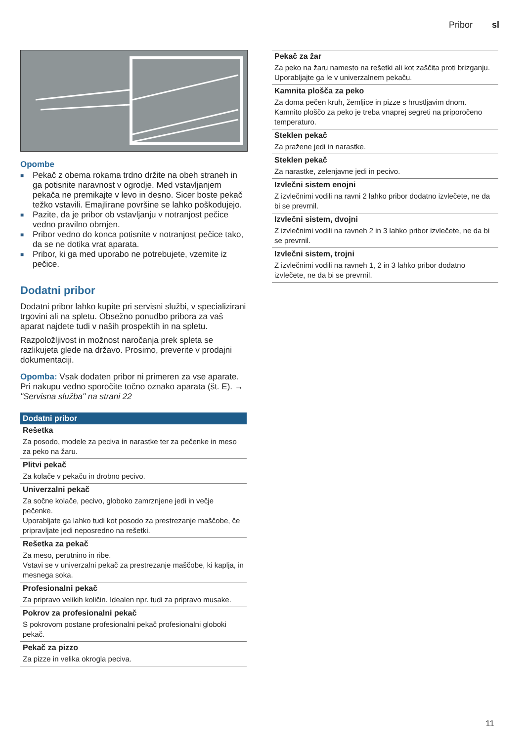Pribor sl
Opombe
■ Pekač z obema rokama trdno držite na obeh straneh in ga potisnite naravnost v ogrodje. Med vstavljanjem pekača ne premikajte v levo in desno. Sicer boste pekač težko vstavili. Emajlirane površine se lahko poškodujejo.
■ Pazite, da je pribor ob vstavljanju v notranjost pečice vedno pravilno obrnjen.
■ Pribor vedno do konca potisnite v notranjost pečice tako, da se ne dotika vrat aparata.
■ Pribor, ki ga med uporabo ne potrebujete, vzemite iz pečice.
Dodatni pribor
Dodatni pribor lahko kupite pri servisni službi, v specializirani trgovini ali na spletu. Obsežno ponudbo pribora za vaš aparat najdete tudi v naših prospektih in na spletu.
Razpoložljivost in možnost naročanja prek spleta se razlikujeta glede na državo. Prosimo, preverite v prodajni dokumentaciji.
Opomba: Vsak dodaten pribor ni primeren za vse aparate. Pri nakupu vedno sporočite točno oznako aparata (št. E). → "Servisna služba" na strani 22
| Dodatni pribor |
| --- |
| Rešetka Za posodo, modele za peciva in narastke ter za pečenke in meso za peko na žaru. |
| Plitvi pekač Za kolače v pekaču in drobno pecivo. |
| Univerzalni pekač Za sočne kolače, pecivo, globoko zamrznjene jedi in večje pečenke. Uporabljate ga lahko tudi kot posodo za prestrezanje maščobe, če pripravljate jedi neposredno na rešetki. |
| Rešetka za pekač Za meso, perutnino in ribe. Vstavi se v univerzalni pekač za prestrezanje maščobe, ki kaplja, in mesnega soka. |
| Profesionalni pekač Za pripravo velikih količin. Idealen npr. tudi za pripravo musake. |
| Pokrov za profesionalni pekač S pokrovom postane profesionalni pekač profesionalni globoki pekač. |
| Pekač za pizzo Za pizze in velika okrogla peciva. |
| Pekač za žar Za peko na žaru namesto na rešetki ali kot zaščita proti brizganju. Uporabljajte ga le v univerzalnem pekaču. |
| Kamnita plošča za peko Za doma pečen kruh, žemljice in pizze s hrustljavim dnom. Kamnito ploščo za peko je treba vnaprej segreti na priporočeno temperaturo. |
| Steklen pekač Za pražene jedi in narastke. |
| Steklen pekač Za narastke, zelenjavne jedi in pecivo. |
| Izvlečni sistem enojni Z izvlečnimi vodili na ravni 2 lahko pribor dodatno izvlečete, ne da bi se prevrnil. |
| Izvlečni sistem, dvojni Z izvlečnimi vodili na ravneh 2 in 3 lahko pribor izvlečete, ne da bi se prevrnil. |
| Izvlečni sistem, trojni Z izvlečnimi vodili na ravneh 1, 2 in 3 lahko pribor dodatno izvlečete, ne da bi se prevrnil. |
11